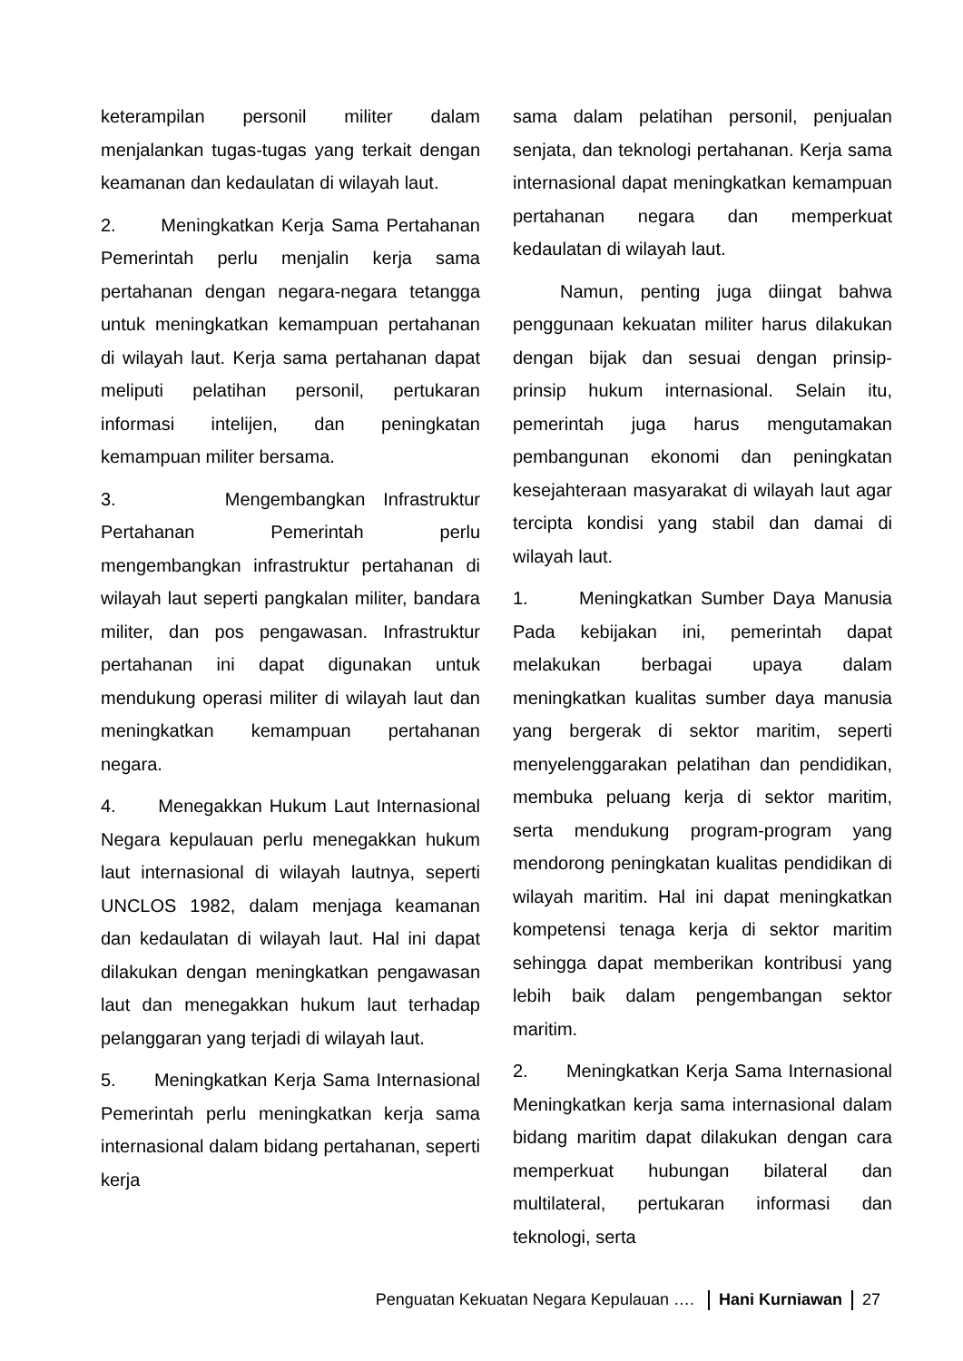keterampilan personil militer dalam menjalankan tugas-tugas yang terkait dengan keamanan dan kedaulatan di wilayah laut.
2. Meningkatkan Kerja Sama Pertahanan Pemerintah perlu menjalin kerja sama pertahanan dengan negara-negara tetangga untuk meningkatkan kemampuan pertahanan di wilayah laut. Kerja sama pertahanan dapat meliputi pelatihan personil, pertukaran informasi intelijen, dan peningkatan kemampuan militer bersama.
3. Mengembangkan Infrastruktur Pertahanan Pemerintah perlu mengembangkan infrastruktur pertahanan di wilayah laut seperti pangkalan militer, bandara militer, dan pos pengawasan. Infrastruktur pertahanan ini dapat digunakan untuk mendukung operasi militer di wilayah laut dan meningkatkan kemampuan pertahanan negara.
4. Menegakkan Hukum Laut Internasional Negara kepulauan perlu menegakkan hukum laut internasional di wilayah lautnya, seperti UNCLOS 1982, dalam menjaga keamanan dan kedaulatan di wilayah laut. Hal ini dapat dilakukan dengan meningkatkan pengawasan laut dan menegakkan hukum laut terhadap pelanggaran yang terjadi di wilayah laut.
5. Meningkatkan Kerja Sama Internasional Pemerintah perlu meningkatkan kerja sama internasional dalam bidang pertahanan, seperti kerja
sama dalam pelatihan personil, penjualan senjata, dan teknologi pertahanan. Kerja sama internasional dapat meningkatkan kemampuan pertahanan negara dan memperkuat kedaulatan di wilayah laut.
Namun, penting juga diingat bahwa penggunaan kekuatan militer harus dilakukan dengan bijak dan sesuai dengan prinsip-prinsip hukum internasional. Selain itu, pemerintah juga harus mengutamakan pembangunan ekonomi dan peningkatan kesejahteraan masyarakat di wilayah laut agar tercipta kondisi yang stabil dan damai di wilayah laut.
1. Meningkatkan Sumber Daya Manusia Pada kebijakan ini, pemerintah dapat melakukan berbagai upaya dalam meningkatkan kualitas sumber daya manusia yang bergerak di sektor maritim, seperti menyelenggarakan pelatihan dan pendidikan, membuka peluang kerja di sektor maritim, serta mendukung program-program yang mendorong peningkatan kualitas pendidikan di wilayah maritim. Hal ini dapat meningkatkan kompetensi tenaga kerja di sektor maritim sehingga dapat memberikan kontribusi yang lebih baik dalam pengembangan sektor maritim.
2. Meningkatkan Kerja Sama Internasional Meningkatkan kerja sama internasional dalam bidang maritim dapat dilakukan dengan cara memperkuat hubungan bilateral dan multilateral, pertukaran informasi dan teknologi, serta
Penguatan Kekuatan Negara Kepulauan …. Hani Kurniawan 27